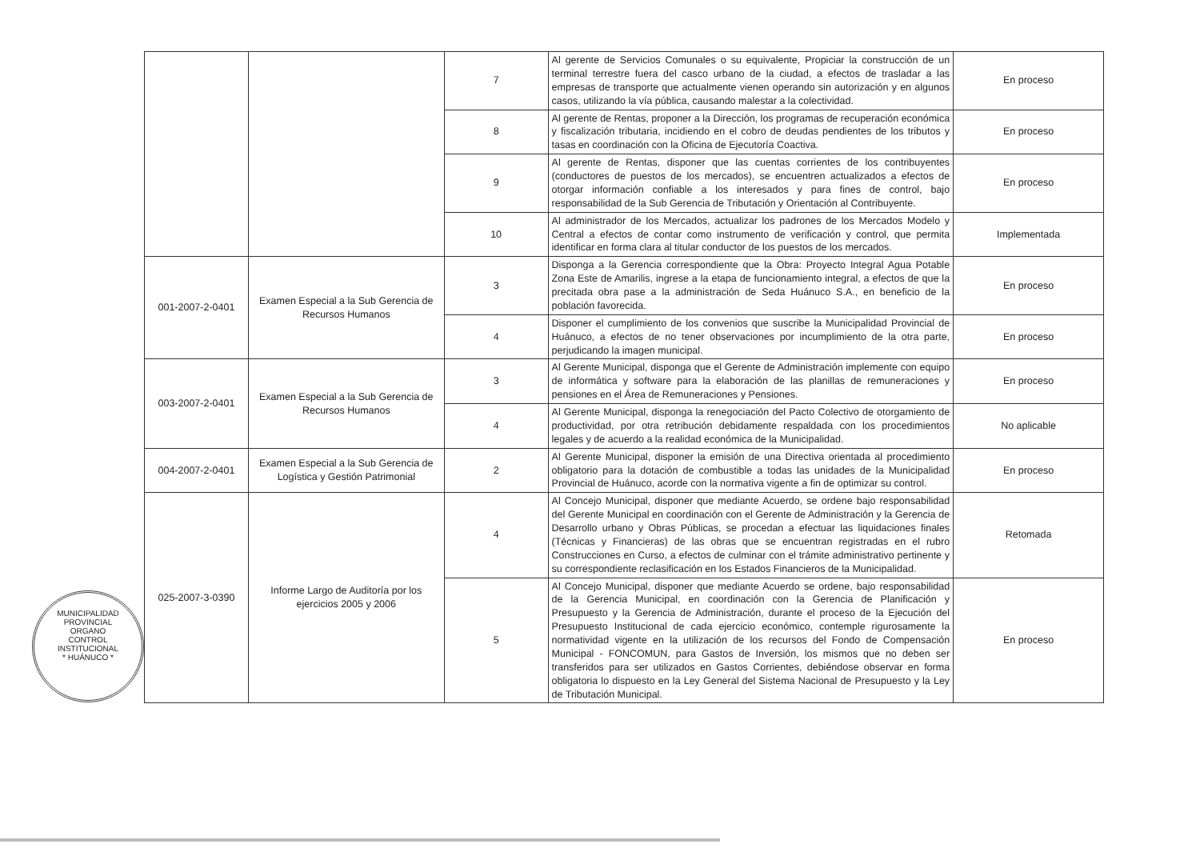| | | 7 | Al gerente de Servicios Comunales o su equivalente, Propiciar la construcción de un terminal terrestre fuera del casco urbano de la ciudad, a efectos de trasladar a las empresas de transporte que actualmente vienen operando sin autorización y en algunos casos, utilizando la vía pública, causando malestar a la colectividad. | En proceso |
| | | 8 | Al gerente de Rentas, proponer a la Dirección, los programas de recuperación económica y fiscalización tributaria, incidiendo en el cobro de deudas pendientes de los tributos y tasas en coordinación con la Oficina de Ejecutoría Coactiva. | En proceso |
| | | 9 | Al gerente de Rentas, disponer que las cuentas corrientes de los contribuyentes (conductores de puestos de los mercados), se encuentren actualizados a efectos de otorgar información confiable a los interesados y para fines de control, bajo responsabilidad de la Sub Gerencia de Tributación y Orientación al Contribuyente. | En proceso |
| | | 10 | Al administrador de los Mercados, actualizar los padrones de los Mercados Modelo y Central a efectos de contar como instrumento de verificación y control, que permita identificar en forma clara al titular conductor de los puestos de los mercados. | Implementada |
| 001-2007-2-0401 | Examen Especial a la Sub Gerencia de Recursos Humanos | 3 | Disponga a la Gerencia correspondiente que la Obra: Proyecto Integral Agua Potable Zona Este de Amarilis, ingrese a la etapa de funcionamiento integral, a efectos de que la precitada obra pase a la administración de Seda Huánuco S.A., en beneficio de la población favorecida. | En proceso |
| | | 4 | Disponer el cumplimiento de los convenios que suscribe la Municipalidad Provincial de Huánuco, a efectos de no tener observaciones por incumplimiento de la otra parte, perjudicando la imagen municipal. | En proceso |
| 003-2007-2-0401 | Examen Especial a la Sub Gerencia de Recursos Humanos | 3 | Al Gerente Municipal, disponga que el Gerente de Administración implemente con equipo de informática y software para la elaboración de las planillas de remuneraciones y pensiones en el Área de Remuneraciones y Pensiones. | En proceso |
| | | 4 | Al Gerente Municipal, disponga la renegociación del Pacto Colectivo de otorgamiento de productividad, por otra retribución debidamente respaldada con los procedimientos legales y de acuerdo a la realidad económica de la Municipalidad. | No aplicable |
| 004-2007-2-0401 | Examen Especial a la Sub Gerencia de Logística y Gestión Patrimonial | 2 | Al Gerente Municipal, disponer la emisión de una Directiva orientada al procedimiento obligatorio para la dotación de combustible a todas las unidades de la Municipalidad Provincial de Huánuco, acorde con la normativa vigente a fin de optimizar su control. | En proceso |
| 025-2007-3-0390 | Informe Largo de Auditoría por los ejercicios 2005 y 2006 | 4 | Al Concejo Municipal, disponer que mediante Acuerdo, se ordene bajo responsabilidad del Gerente Municipal en coordinación con el Gerente de Administración y la Gerencia de Desarrollo urbano y Obras Públicas, se procedan a efectuar las liquidaciones finales (Técnicas y Financieras) de las obras que se encuentran registradas en el rubro Construcciones en Curso, a efectos de culminar con el trámite administrativo pertinente y su correspondiente reclasificación en los Estados Financieros de la Municipalidad. | Retomada |
| | | 5 | Al Concejo Municipal, disponer que mediante Acuerdo se ordene, bajo responsabilidad de la Gerencia Municipal, en coordinación con la Gerencia de Planificación y Presupuesto y la Gerencia de Administración, durante el proceso de la Ejecución del Presupuesto Institucional de cada ejercicio económico, contemple rigurosamente la normatividad vigente en la utilización de los recursos del Fondo de Compensación Municipal - FONCOMUN, para Gastos de Inversión, los mismos que no deben ser transferidos para ser utilizados en Gastos Corrientes, debiéndose observar en forma obligatoria lo dispuesto en la Ley General del Sistema Nacional de Presupuesto y la Ley de Tributación Municipal. | En proceso |
MUNICIPALIDAD PROVINCIAL
ORGANO
CONTROL
INSTITUCIONAL
* HUÁNUCO *